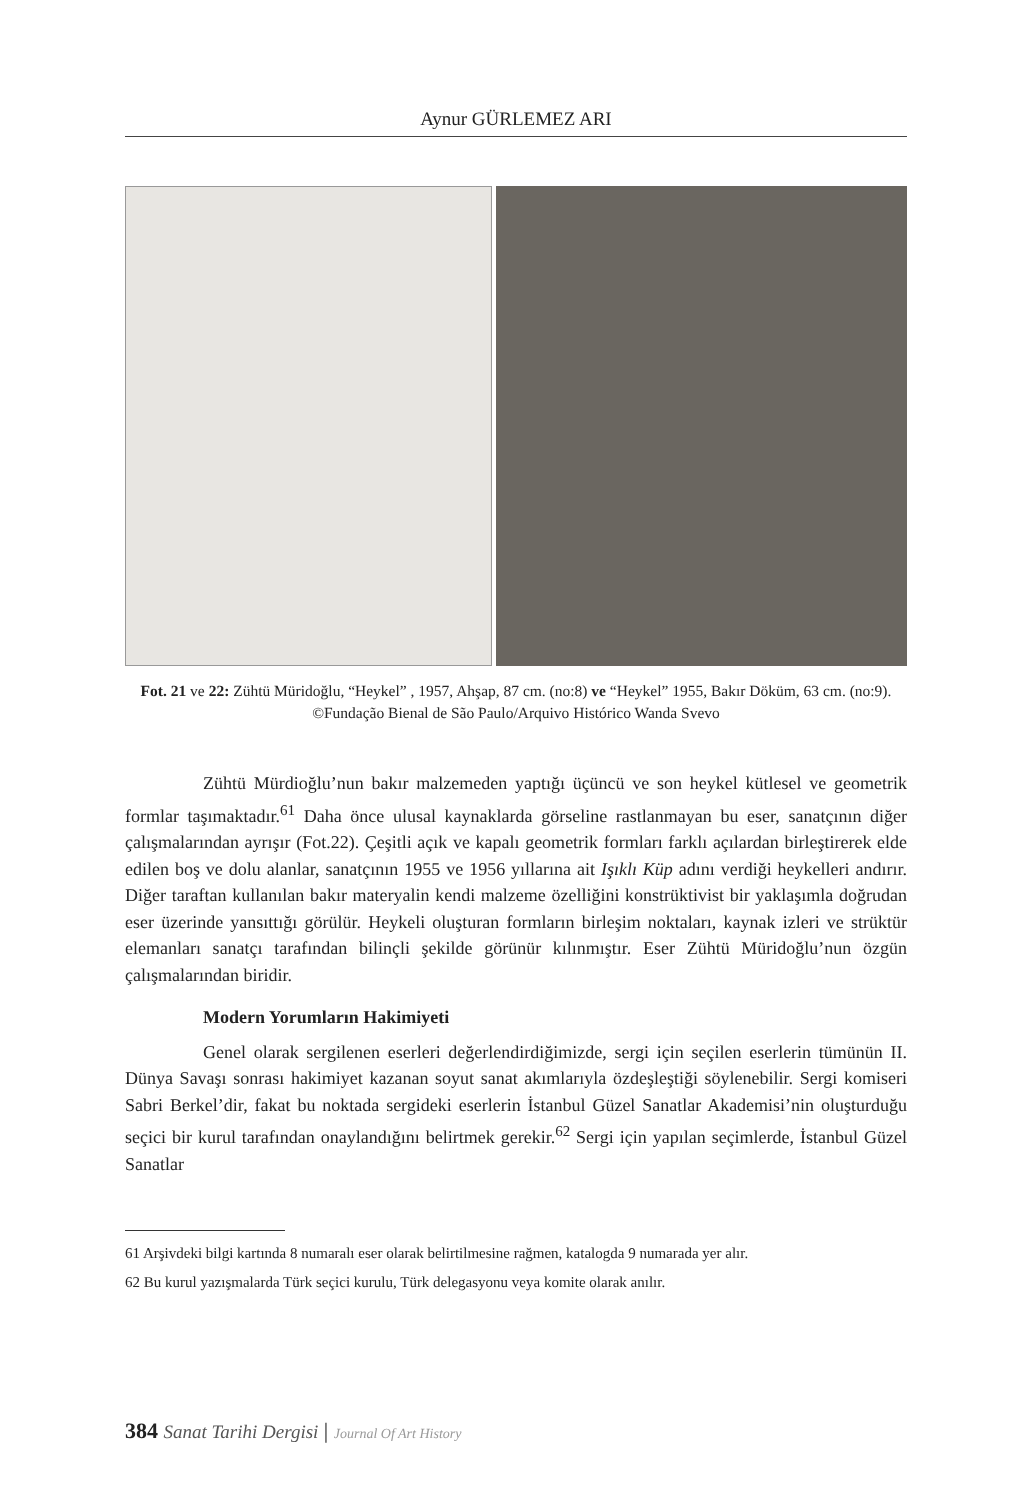Aynur GÜRLEMEZ ARI
Fot. 21 ve 22: Zühtü Müridoğlu, “Heykel” , 1957, Ahşap, 87 cm. (no:8) ve “Heykel” 1955, Bakır Döküm, 63 cm. (no:9). ©Fundação Bienal de São Paulo/Arquivo Histórico Wanda Svevo
Zühtü Mürdioğlu’nun bakır malzemeden yaptığı üçüncü ve son heykel kütlesel ve geometrik formlar taşımaktadır.<sup>61</sup> Daha önce ulusal kaynaklarda görseline rastlanmayan bu eser, sanatçının diğer çalışmalarından ayrışır (Fot.22). Çeşitli açık ve kapalı geometrik formları farklı açılardan birleştirerek elde edilen boş ve dolu alanlar, sanatçının 1955 ve 1956 yıllarına ait Işıklı Küp adını verdiği heykelleri andırır. Diğer taraftan kullanılan bakır materyalin kendi malzeme özelliğini konstrüktivist bir yaklaşımla doğrudan eser üzerinde yansıttığı görülür. Heykeli oluşturan formların birleşim noktaları, kaynak izleri ve strüktür elemanları sanatçı tarafından bilinçli şekilde görünür kılınmıştır. Eser Zühtü Müridoğlu’nun özgün çalışmalarından biridir.
Modern Yorumların Hakimiyeti
Genel olarak sergilenen eserleri değerlendirdiğimizde, sergi için seçilen eserlerin tümünün II. Dünya Savaşı sonrası hakimiyet kazanan soyut sanat akımlarıyla özdeşleştiği söylenebilir. Sergi komiseri Sabri Berkel’dir, fakat bu noktada sergideki eserlerin İstanbul Güzel Sanatlar Akademisi’nin oluşturduğu seçici bir kurul tarafından onaylandığını belirtmek gerekir.<sup>62</sup> Sergi için yapılan seçimlerde, İstanbul Güzel Sanatlar
61 Arşivdeki bilgi kartında 8 numaralı eser olarak belirtilmesine rağmen, katalogda 9 numarada yer alır.
62 Bu kurul yazışmalarda Türk seçici kurulu, Türk delegasyonu veya komite olarak anılır.
384 Sanat Tarihi Dergisi | Journal Of Art History